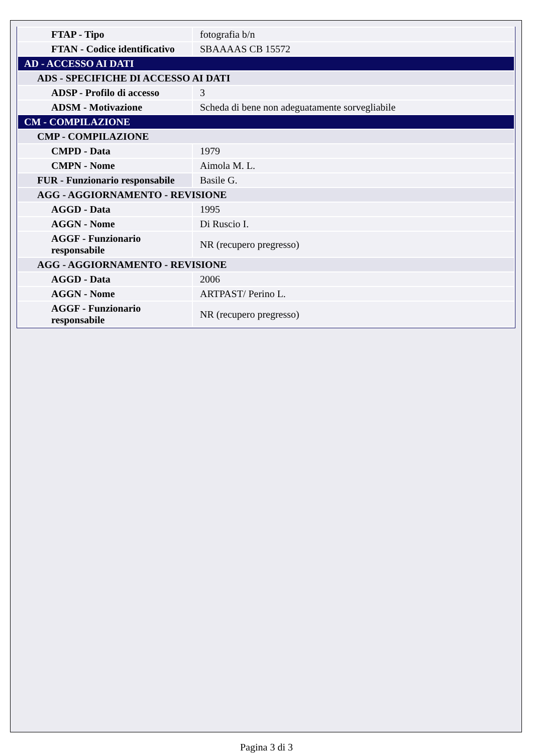| FTAP - Tipo | fotografia b/n |
| FTAN - Codice identificativo | SBAAAAS CB 15572 |
| AD - ACCESSO AI DATI | |
| ADS - SPECIFICHE DI ACCESSO AI DATI | |
| ADSP - Profilo di accesso | 3 |
| ADSM - Motivazione | Scheda di bene non adeguatamente sorvegliabile |
| CM - COMPILAZIONE | |
| CMP - COMPILAZIONE | |
| CMPD - Data | 1979 |
| CMPN - Nome | Aimola M. L. |
| FUR - Funzionario responsabile | Basile G. |
| AGG - AGGIORNAMENTO - REVISIONE | |
| AGGD - Data | 1995 |
| AGGN - Nome | Di Ruscio I. |
| AGGF - Funzionario responsabile | NR (recupero pregresso) |
| AGG - AGGIORNAMENTO - REVISIONE | |
| AGGD - Data | 2006 |
| AGGN - Nome | ARTPAST/ Perino L. |
| AGGF - Funzionario responsabile | NR (recupero pregresso) |
Pagina 3 di 3